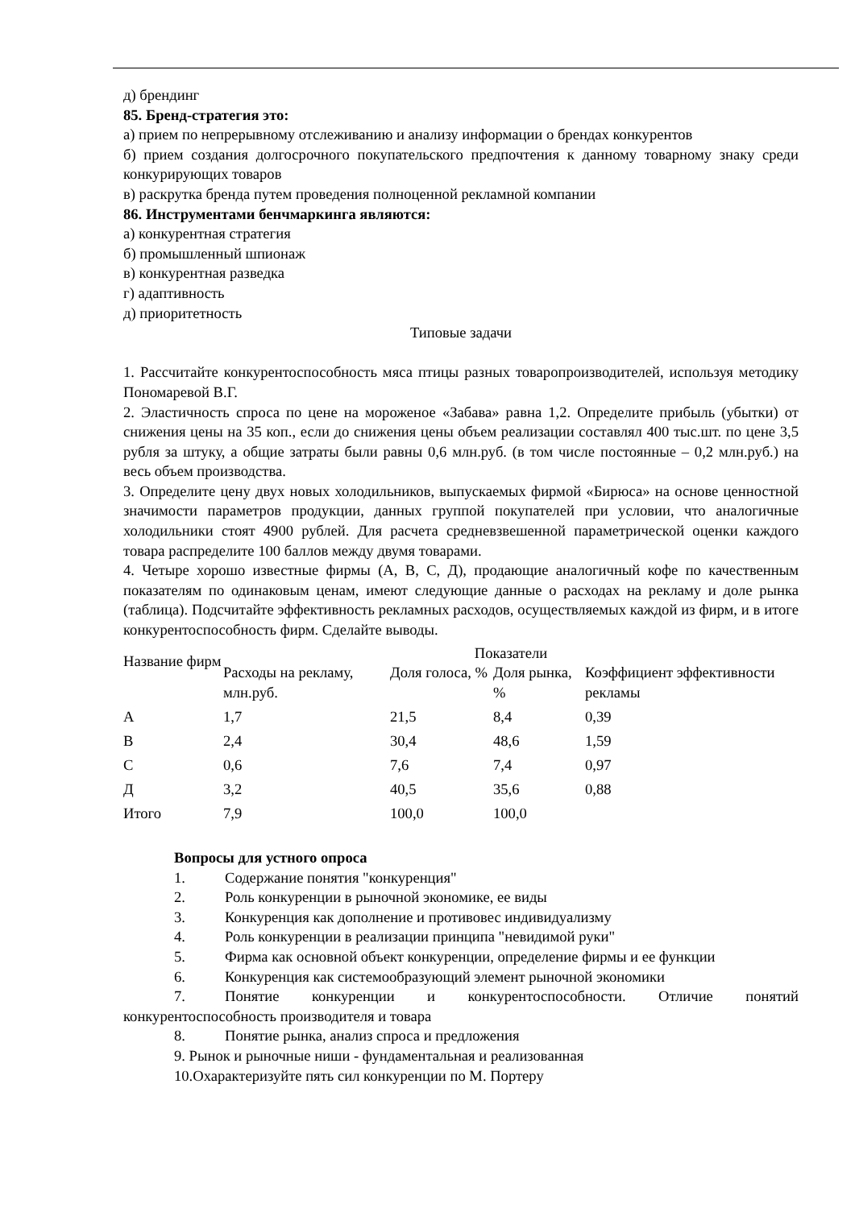д) брендинг
85. Бренд-стратегия это:
а) прием по непрерывному отслеживанию и анализу информации о брендах конкурентов
б) прием создания долгосрочного покупательского предпочтения к данному товарному знаку среди конкурирующих товаров
в) раскрутка бренда путем проведения полноценной рекламной компании
86. Инструментами бенчмаркинга являются:
а) конкурентная стратегия
б) промышленный шпионаж
в) конкурентная разведка
г) адаптивность
д) приоритетность
Типовые задачи
1. Рассчитайте конкурентоспособность мяса птицы разных товаропроизводителей, используя методику Пономаревой В.Г.
2. Эластичность спроса по цене на мороженое «Забава» равна 1,2. Определите прибыль (убытки) от снижения цены на 35 коп., если до снижения цены объем реализации составлял 400 тыс.шт. по цене 3,5 рубля за штуку, а общие затраты были равны 0,6 млн.руб. (в том числе постоянные – 0,2 млн.руб.) на весь объем производства.
3. Определите цену двух новых холодильников, выпускаемых фирмой «Бирюса» на основе ценностной значимости параметров продукции, данных группой покупателей при условии, что аналогичные холодильники стоят 4900 рублей. Для расчета средневзвешенной параметрической оценки каждого товара распределите 100 баллов между двумя товарами.
4. Четыре хорошо известные фирмы (А, В, С, Д), продающие аналогичный кофе по качественным показателям по одинаковым ценам, имеют следующие данные о расходах на рекламу и доле рынка (таблица). Подсчитайте эффективность рекламных расходов, осуществляемых каждой из фирм, и в итоге конкурентоспособность фирм. Сделайте выводы.
| Название фирм | Показатели | | | |
| --- | --- | --- | --- | --- |
| | Расходы на рекламу, млн.руб. | Доля голоса, % | Доля рынка, % | Коэффициент эффективности рекламы |
| А | 1,7 | 21,5 | 8,4 | 0,39 |
| В | 2,4 | 30,4 | 48,6 | 1,59 |
| С | 0,6 | 7,6 | 7,4 | 0,97 |
| Д | 3,2 | 40,5 | 35,6 | 0,88 |
| Итого | 7,9 | 100,0 | 100,0 | |
Вопросы для устного опроса
1. Содержание понятия "конкуренция"
2. Роль конкуренции в рыночной экономике, ее виды
3. Конкуренция как дополнение и противовес индивидуализму
4. Роль конкуренции в реализации принципа "невидимой руки"
5. Фирма как основной объект конкуренции, определение фирмы и ее функции
6. Конкуренция как системообразующий элемент рыночной экономики
7. Понятие конкуренции и конкурентоспособности. Отличие понятий конкурентоспособность производителя и товара
8. Понятие рынка, анализ спроса и предложения
9. Рынок и рыночные ниши - фундаментальная и реализованная
10.Охарактеризуйте пять сил конкуренции по М. Портеру